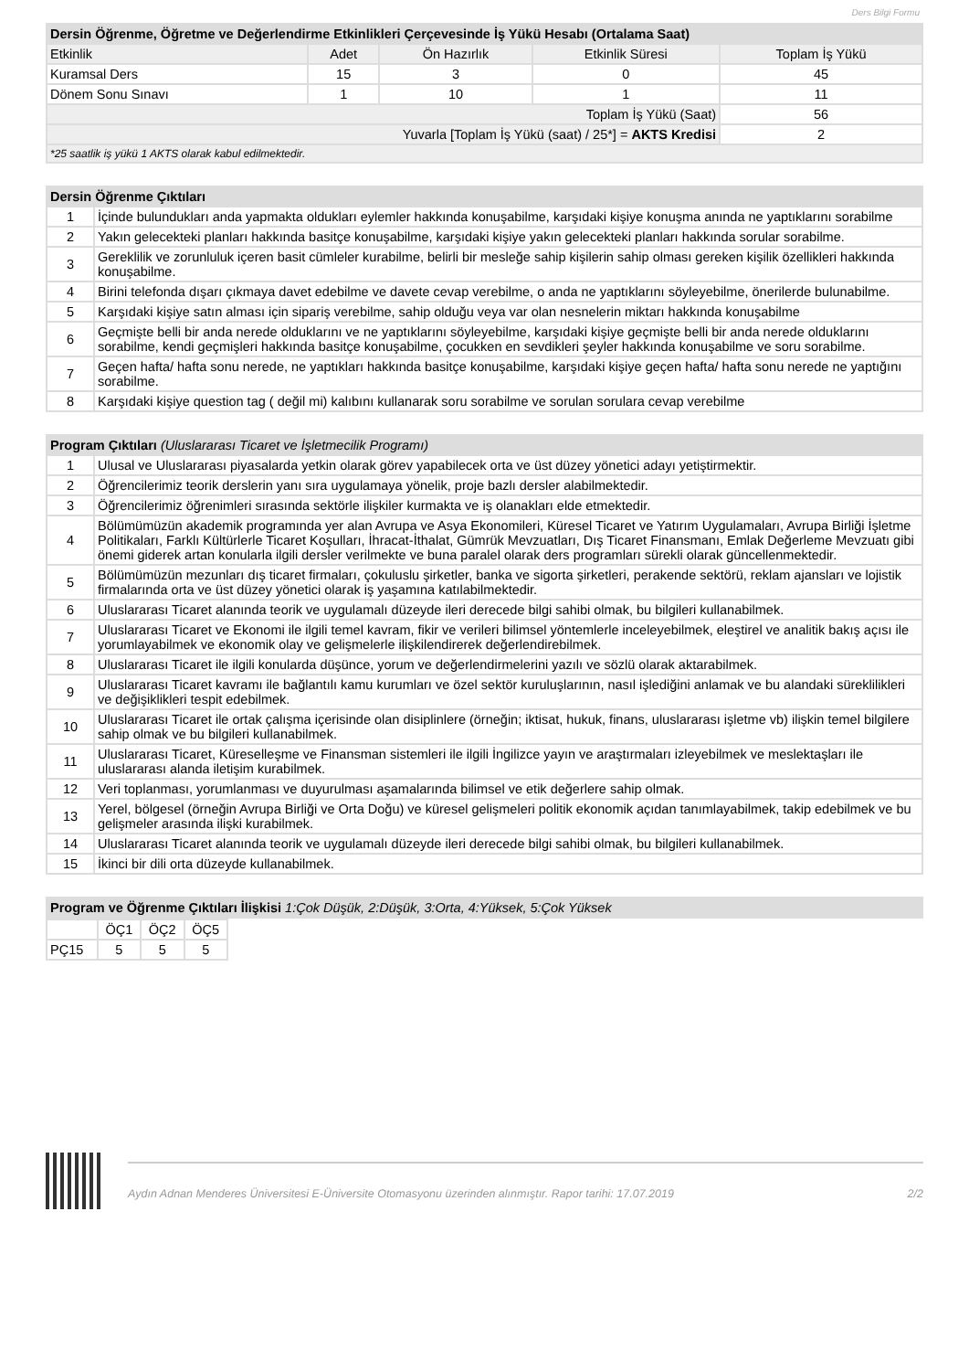Ders Bilgi Formu
| Dersin Öğrenme, Öğretme ve Değerlendirme Etkinlikleri Çerçevesinde İş Yükü Hesabı (Ortalama Saat) | | | | |
| --- | --- | --- | --- | --- |
| Etkinlik | Adet | Ön Hazırlık | Etkinlik Süresi | Toplam İş Yükü |
| Kuramsal Ders | 15 | 3 | 0 | 45 |
| Dönem Sonu Sınavı | 1 | 10 | 1 | 11 |
| Toplam İş Yükü (Saat) | | | | 56 |
| Yuvarla [Toplam İş Yükü (saat) / 25*] = AKTS Kredisi | | | | 2 |
| *25 saatlik iş yükü 1 AKTS olarak kabul edilmektedir. | | | | |
| Dersin Öğrenme Çıktıları | |
| --- | --- |
| 1 | İçinde bulundukları anda yapmakta oldukları eylemler hakkında konuşabilme, karşıdaki kişiye konuşma anında ne yaptıklarını sorabilme |
| 2 | Yakın gelecekteki planları hakkında basitçe konuşabilme, karşıdaki kişiye yakın gelecekteki planları hakkında sorular sorabilme. |
| 3 | Gereklilik ve zorunluluk içeren basit cümleler kurabilme, belirli bir mesleğe sahip kişilerin sahip olması gereken kişilik özellikleri hakkında konuşabilme. |
| 4 | Birini telefonda dışarı çıkmaya davet edebilme ve davete cevap verebilme, o anda ne yaptıklarını söyleyebilme, önerilerde bulunabilme. |
| 5 | Karşıdaki kişiye satın alması için sipariş verebilme, sahip olduğu veya var olan nesnelerin miktarı hakkında konuşabilme |
| 6 | Geçmişte belli bir anda nerede olduklarını ve ne yaptıklarını söyleyebilme, karşıdaki kişiye geçmişte belli bir anda nerede olduklarını sorabilme, kendi geçmişleri hakkında basitçe konuşabilme, çocukken en sevdikleri şeyler hakkında konuşabilme ve soru sorabilme. |
| 7 | Geçen hafta/ hafta sonu nerede, ne yaptıkları hakkında basitçe konuşabilme, karşıdaki kişiye geçen hafta/ hafta sonu nerede ne yaptığını sorabilme. |
| 8 | Karşıdaki kişiye question tag ( değil mi) kalıbını kullanarak soru sorabilme ve sorulan sorulara cevap verebilme |
| Program Çıktıları (Uluslararası Ticaret ve İşletmecilik Programı) | |
| --- | --- |
| 1 | Ulusal ve Uluslararası piyasalarda yetkin olarak görev yapabilecek orta ve üst düzey yönetici adayı yetiştirmektir. |
| 2 | Öğrencilerimiz teorik derslerin yanı sıra uygulamaya yönelik, proje bazlı dersler alabilmektedir. |
| 3 | Öğrencilerimiz öğrenimleri sırasında sektörle ilişkiler kurmakta ve iş olanakları elde etmektedir. |
| 4 | Bölümümüzün akademik programında yer alan Avrupa ve Asya Ekonomileri, Küresel Ticaret ve Yatırım Uygulamaları, Avrupa Birliği İşletme Politikaları, Farklı Kültürlerle Ticaret Koşulları, İhracat-İthalat, Gümrük Mevzuatları, Dış Ticaret Finansmanı, Emlak Değerleme Mevzuatı gibi önemi giderek artan konularla ilgili dersler verilmekte ve buna paralel olarak ders programları sürekli olarak güncellenmektedir. |
| 5 | Bölümümüzün mezunları dış ticaret firmaları, çokuluslu şirketler, banka ve sigorta şirketleri, perakende sektörü, reklam ajansları ve lojistik firmalarında orta ve üst düzey yönetici olarak iş yaşamına katılabilmektedir. |
| 6 | Uluslararası Ticaret alanında teorik ve uygulamalı düzeyde ileri derecede bilgi sahibi olmak, bu bilgileri kullanabilmek. |
| 7 | Uluslararası Ticaret ve Ekonomi ile ilgili temel kavram, fikir ve verileri bilimsel yöntemlerle inceleyebilmek, eleştirel ve analitik bakış açısı ile yorumlayabilmek ve ekonomik olay ve gelişmelerle ilişkilendirerek değerlendirebilmek. |
| 8 | Uluslararası Ticaret ile ilgili konularda düşünce, yorum ve değerlendirmelerini yazılı ve sözlü olarak aktarabilmek. |
| 9 | Uluslararası Ticaret kavramı ile bağlantılı kamu kurumları ve özel sektör kuruluşlarının, nasıl işlediğini anlamak ve bu alandaki süreklilikleri ve değişiklikleri tespit edebilmek. |
| 10 | Uluslararası Ticaret ile ortak çalışma içerisinde olan disiplinlere (örneğin; iktisat, hukuk, finans, uluslararası işletme vb) ilişkin temel bilgilere sahip olmak ve bu bilgileri kullanabilmek. |
| 11 | Uluslararası Ticaret, Küreselleşme ve Finansman sistemleri ile ilgili İngilizce yayın ve araştırmaları izleyebilmek ve meslektaşları ile uluslararası alanda iletişim kurabilmek. |
| 12 | Veri toplanması, yorumlanması ve duyurulması aşamalarında bilimsel ve etik değerlere sahip olmak. |
| 13 | Yerel, bölgesel (örneğin Avrupa Birliği ve Orta Doğu) ve küresel gelişmeleri politik ekonomik açıdan tanımlayabilmek, takip edebilmek ve bu gelişmeler arasında ilişki kurabilmek. |
| 14 | Uluslararası Ticaret alanında teorik ve uygulamalı düzeyde ileri derecede bilgi sahibi olmak, bu bilgileri kullanabilmek. |
| 15 | İkinci bir dili orta düzeyde kullanabilmek. |
| Program ve Öğrenme Çıktıları İlişkisi 1:Çok Düşük, 2:Düşük, 3:Orta, 4:Yüksek, 5:Çok Yüksek |
| --- |
| | ÖÇ1 | ÖÇ2 | ÖÇ5 |
| PÇ15 | 5 | 5 | 5 |
Aydın Adnan Menderes Üniversitesi E-Üniversite Otomasyonu üzerinden alınmıştır. Rapor tarihi: 17.07.2019 2/2